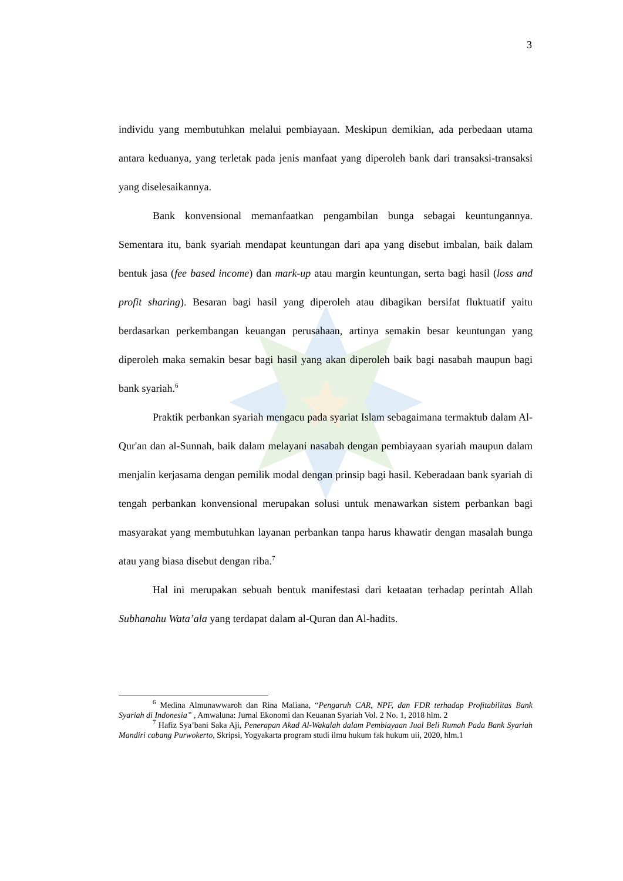3
individu yang membutuhkan melalui pembiayaan. Meskipun demikian, ada perbedaan utama antara keduanya, yang terletak pada jenis manfaat yang diperoleh bank dari transaksi-transaksi yang diselesaikannya.
Bank konvensional memanfaatkan pengambilan bunga sebagai keuntungannya. Sementara itu, bank syariah mendapat keuntungan dari apa yang disebut imbalan, baik dalam bentuk jasa (fee based income) dan mark-up atau margin keuntungan, serta bagi hasil (loss and profit sharing). Besaran bagi hasil yang diperoleh atau dibagikan bersifat fluktuatif yaitu berdasarkan perkembangan keuangan perusahaan, artinya semakin besar keuntungan yang diperoleh maka semakin besar bagi hasil yang akan diperoleh baik bagi nasabah maupun bagi bank syariah.<sup>6</sup>
Praktik perbankan syariah mengacu pada syariat Islam sebagaimana termaktub dalam Al-Qur'an dan al-Sunnah, baik dalam melayani nasabah dengan pembiayaan syariah maupun dalam menjalin kerjasama dengan pemilik modal dengan prinsip bagi hasil. Keberadaan bank syariah di tengah perbankan konvensional merupakan solusi untuk menawarkan sistem perbankan bagi masyarakat yang membutuhkan layanan perbankan tanpa harus khawatir dengan masalah bunga atau yang biasa disebut dengan riba.<sup>7</sup>
Hal ini merupakan sebuah bentuk manifestasi dari ketaatan terhadap perintah Allah Subhanahu Wata’ala yang terdapat dalam al-Quran dan Al-hadits.
<sup>6</sup> Medina Almunawwaroh dan Rina Maliana, “Pengaruh CAR, NPF, dan FDR terhadap Profitabilitas Bank Syariah di Indonesia” , Amwaluna: Jurnal Ekonomi dan Keuanan Syariah Vol. 2 No. 1, 2018 hlm. 2
<sup>7</sup> Hafiz Sya’bani Saka Aji, Penerapan Akad Al-Wakalah dalam Pembiayaan Jual Beli Rumah Pada Bank Syariah Mandiri cabang Purwokerto, Skripsi, Yogyakarta program studi ilmu hukum fak hukum uii, 2020, hlm.1